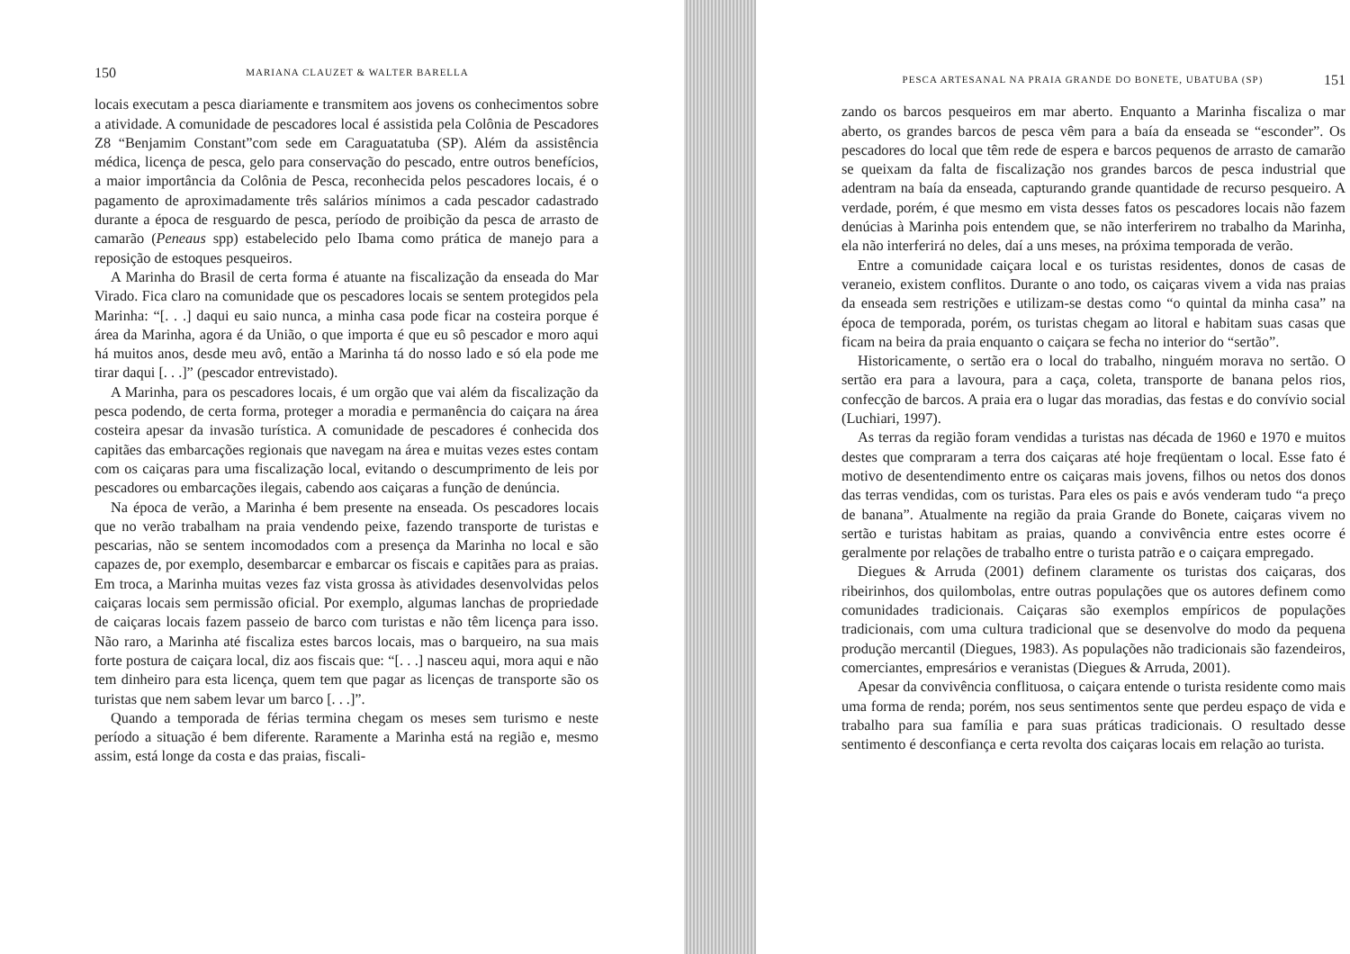150 MARIANA CLAUZET & WALTER BARELLA
locais executam a pesca diariamente e transmitem aos jovens os conhecimentos sobre a atividade. A comunidade de pescadores local é assistida pela Colônia de Pescadores Z8 “Benjamim Constant”com sede em Caraguatatuba (SP). Além da assistência médica, licença de pesca, gelo para conservação do pescado, entre outros benefícios, a maior importância da Colônia de Pesca, reconhecida pelos pescadores locais, é o pagamento de aproximadamente três salários mínimos a cada pescador cadastrado durante a época de resguardo de pesca, período de proibição da pesca de arrasto de camarão (Peneaus spp) estabelecido pelo Ibama como prática de manejo para a reposição de estoques pesqueiros.
A Marinha do Brasil de certa forma é atuante na fiscalização da enseada do Mar Virado. Fica claro na comunidade que os pescadores locais se sentem protegidos pela Marinha: “[. . .] daqui eu saio nunca, a minha casa pode ficar na costeira porque é área da Marinha, agora é da União, o que importa é que eu sô pescador e moro aqui há muitos anos, desde meu avô, então a Marinha tá do nosso lado e só ela pode me tirar daqui [. . .]” (pescador entrevistado).
A Marinha, para os pescadores locais, é um orgão que vai além da fiscalização da pesca podendo, de certa forma, proteger a moradia e permanência do caiçara na área costeira apesar da invasão turística. A comunidade de pescadores é conhecida dos capitães das embarcações regionais que navegam na área e muitas vezes estes contam com os caiçaras para uma fiscalização local, evitando o descumprimento de leis por pescadores ou embarcações ilegais, cabendo aos caiçaras a função de denúncia.
Na época de verão, a Marinha é bem presente na enseada. Os pescadores locais que no verão trabalham na praia vendendo peixe, fazendo transporte de turistas e pescarias, não se sentem incomodados com a presença da Marinha no local e são capazes de, por exemplo, desembarcar e embarcar os fiscais e capitães para as praias. Em troca, a Marinha muitas vezes faz vista grossa às atividades desenvolvidas pelos caiçaras locais sem permissão oficial. Por exemplo, algumas lanchas de propriedade de caiçaras locais fazem passeio de barco com turistas e não têm licença para isso. Não raro, a Marinha até fiscaliza estes barcos locais, mas o barqueiro, na sua mais forte postura de caiçara local, diz aos fiscais que: “[. . .] nasceu aqui, mora aqui e não tem dinheiro para esta licença, quem tem que pagar as licenças de transporte são os turistas que nem sabem levar um barco [. . .]”.
Quando a temporada de férias termina chegam os meses sem turismo e neste período a situação é bem diferente. Raramente a Marinha está na região e, mesmo assim, está longe da costa e das praias, fiscali-
PESCA ARTESANAL NA PRAIA GRANDE DO BONETE, UBATUBA (SP) 151
zando os barcos pesqueiros em mar aberto. Enquanto a Marinha fiscaliza o mar aberto, os grandes barcos de pesca vêm para a baía da enseada se “esconder”. Os pescadores do local que têm rede de espera e barcos pequenos de arrasto de camarão se queixam da falta de fiscalização nos grandes barcos de pesca industrial que adentram na baía da enseada, capturando grande quantidade de recurso pesqueiro. A verdade, porém, é que mesmo em vista desses fatos os pescadores locais não fazem denúcias à Marinha pois entendem que, se não interferirem no trabalho da Marinha, ela não interferirá no deles, daí a uns meses, na próxima temporada de verão.
Entre a comunidade caiçara local e os turistas residentes, donos de casas de veraneio, existem conflitos. Durante o ano todo, os caiçaras vivem a vida nas praias da enseada sem restrições e utilizam-se destas como “o quintal da minha casa” na época de temporada, porém, os turistas chegam ao litoral e habitam suas casas que ficam na beira da praia enquanto o caiçara se fecha no interior do “sertão”.
Historicamente, o sertão era o local do trabalho, ninguém morava no sertão. O sertão era para a lavoura, para a caça, coleta, transporte de banana pelos rios, confecção de barcos. A praia era o lugar das moradias, das festas e do convívio social (Luchiari, 1997).
As terras da região foram vendidas a turistas nas década de 1960 e 1970 e muitos destes que compraram a terra dos caiçaras até hoje freqüentam o local. Esse fato é motivo de desentendimento entre os caiçaras mais jovens, filhos ou netos dos donos das terras vendidas, com os turistas. Para eles os pais e avós venderam tudo “a preço de banana”. Atualmente na região da praia Grande do Bonete, caiçaras vivem no sertão e turistas habitam as praias, quando a convivência entre estes ocorre é geralmente por relações de trabalho entre o turista patrão e o caiçara empregado.
Diegues & Arruda (2001) definem claramente os turistas dos caiçaras, dos ribeirinhos, dos quilombolas, entre outras populações que os autores definem como comunidades tradicionais. Caiçaras são exemplos empíricos de populações tradicionais, com uma cultura tradicional que se desenvolve do modo da pequena produção mercantil (Diegues, 1983). As populações não tradicionais são fazendeiros, comerciantes, empresários e veranistas (Diegues & Arruda, 2001).
Apesar da convivência conflituosa, o caiçara entende o turista residente como mais uma forma de renda; porém, nos seus sentimentos sente que perdeu espaço de vida e trabalho para sua família e para suas práticas tradicionais. O resultado desse sentimento é desconfiança e certa revolta dos caiçaras locais em relação ao turista.